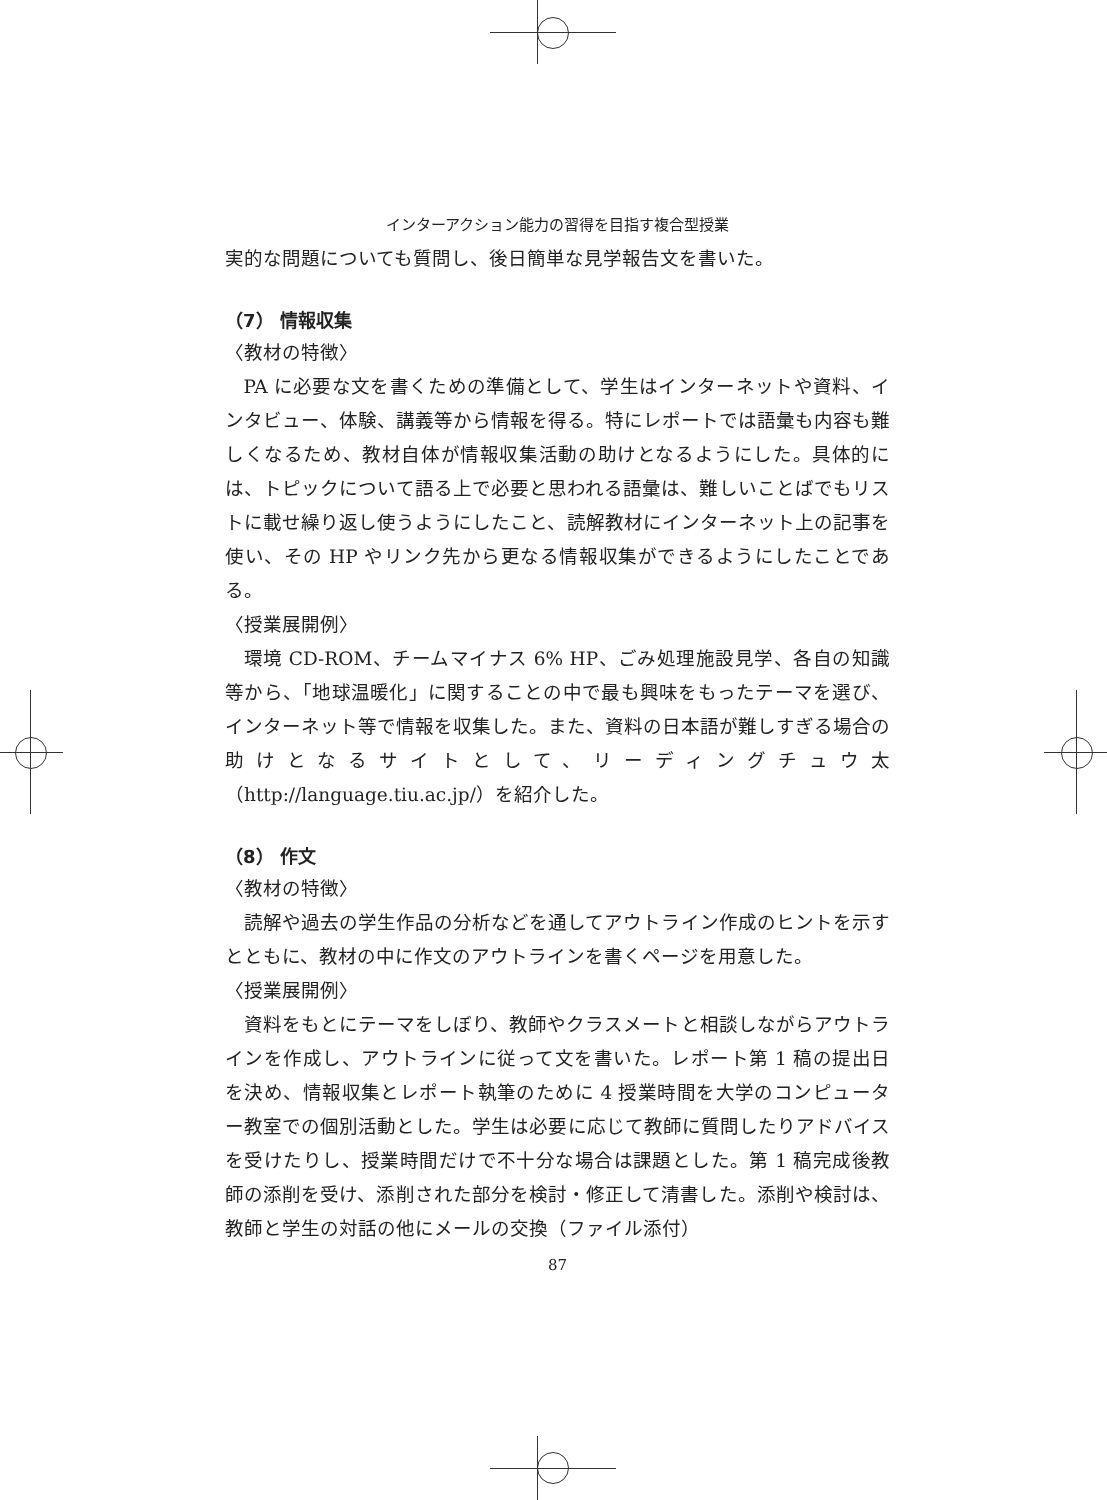インターアクション能力の習得を目指す複合型授業
実的な問題についても質問し、後日簡単な見学報告文を書いた。
（7） 情報収集
〈教材の特徴〉
PA に必要な文を書くための準備として、学生はインターネットや資料、インタビュー、体験、講義等から情報を得る。特にレポートでは語彙も内容も難しくなるため、教材自体が情報収集活動の助けとなるようにした。具体的には、トピックについて語る上で必要と思われる語彙は、難しいことばでもリストに載せ繰り返し使うようにしたこと、読解教材にインターネット上の記事を使い、その HP やリンク先から更なる情報収集ができるようにしたことである。
〈授業展開例〉
環境 CD-ROM、チームマイナス 6% HP、ごみ処理施設見学、各自の知識等から、「地球温暖化」に関することの中で最も興味をもったテーマを選び、インターネット等で情報を収集した。また、資料の日本語が難しすぎる場合の助けとなるサイトとして、リーディングチュウ太（http://language.tiu.ac.jp/）を紹介した。
（8） 作文
〈教材の特徴〉
読解や過去の学生作品の分析などを通してアウトライン作成のヒントを示すとともに、教材の中に作文のアウトラインを書くページを用意した。
〈授業展開例〉
資料をもとにテーマをしぼり、教師やクラスメートと相談しながらアウトラインを作成し、アウトラインに従って文を書いた。レポート第 1 稿の提出日を決め、情報収集とレポート執筆のために 4 授業時間を大学のコンピューター教室での個別活動とした。学生は必要に応じて教師に質問したりアドバイスを受けたりし、授業時間だけで不十分な場合は課題とした。第 1 稿完成後教師の添削を受け、添削された部分を検討・修正して清書した。添削や検討は、教師と学生の対話の他にメールの交換（ファイル添付）
87